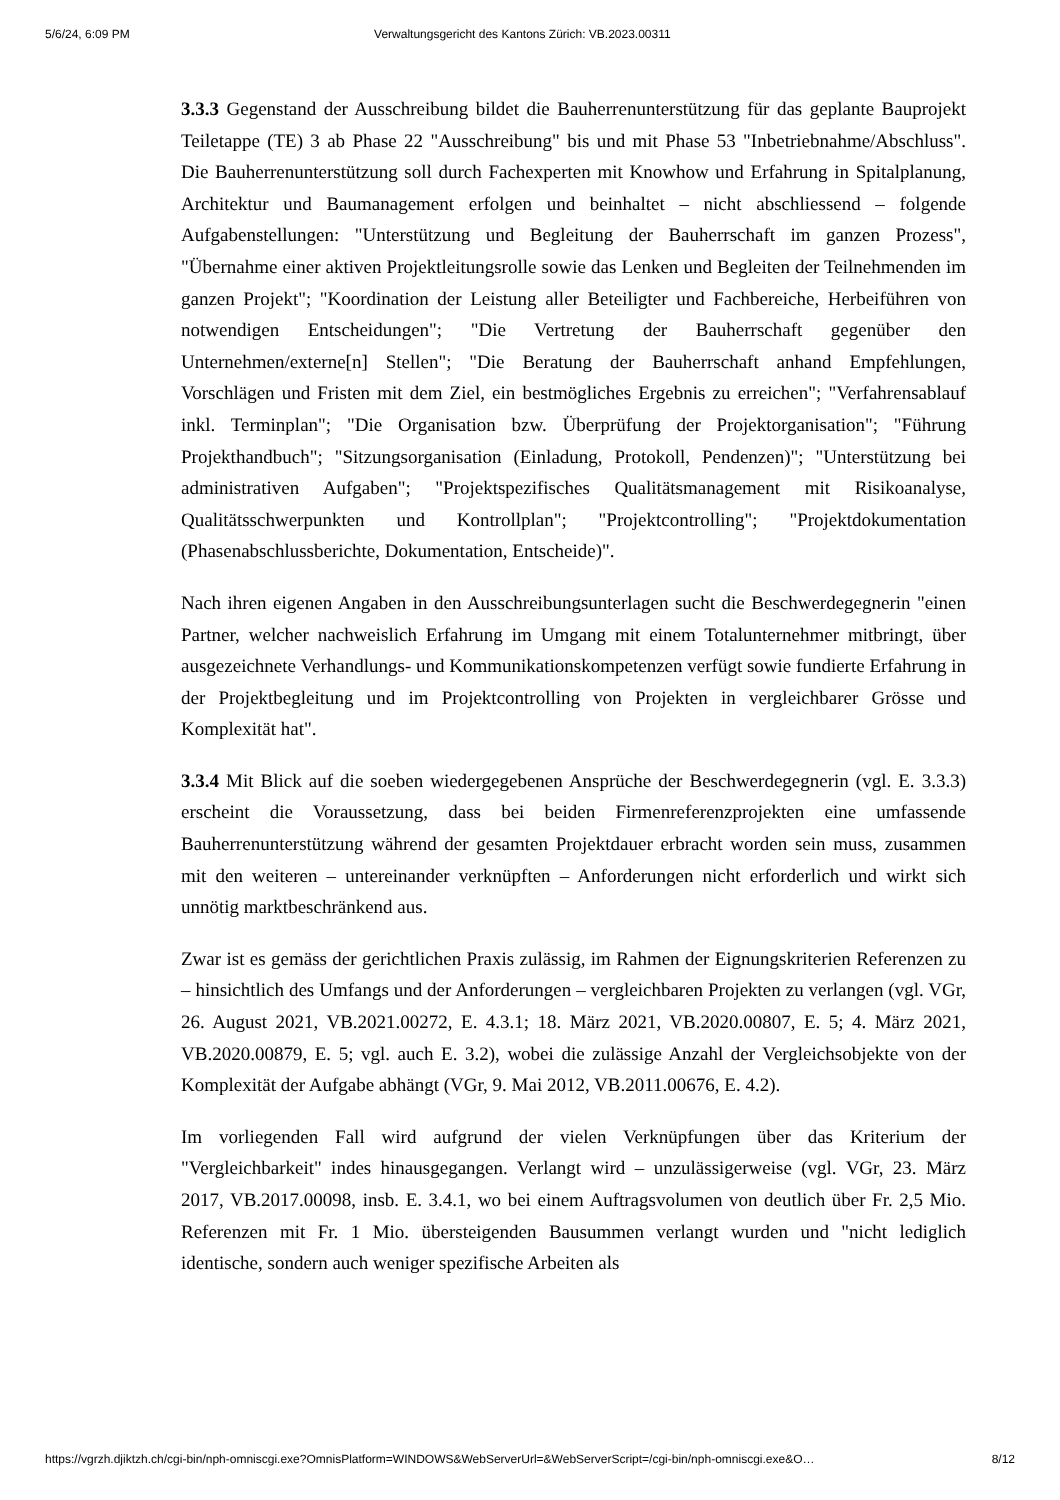5/6/24, 6:09 PM Verwaltungsgericht des Kantons Zürich: VB.2023.00311
3.3.3 Gegenstand der Ausschreibung bildet die Bauherrenunterstützung für das geplante Bauprojekt Teiletappe (TE) 3 ab Phase 22 "Ausschreibung" bis und mit Phase 53 "Inbetriebnahme/Abschluss". Die Bauherrenunterstützung soll durch Fachexperten mit Knowhow und Erfahrung in Spitalplanung, Architektur und Baumanagement erfolgen und beinhaltet – nicht abschliessend – folgende Aufgabenstellungen: "Unterstützung und Begleitung der Bauherrschaft im ganzen Prozess", "Übernahme einer aktiven Projektleitungsrolle sowie das Lenken und Begleiten der Teilnehmenden im ganzen Projekt"; "Koordination der Leistung aller Beteiligter und Fachbereiche, Herbeiführen von notwendigen Entscheidungen"; "Die Vertretung der Bauherrschaft gegenüber den Unternehmen/externe[n] Stellen"; "Die Beratung der Bauherrschaft anhand Empfehlungen, Vorschlägen und Fristen mit dem Ziel, ein bestmögliches Ergebnis zu erreichen"; "Verfahrensablauf inkl. Terminplan"; "Die Organisation bzw. Überprüfung der Projektorganisation"; "Führung Projekthandbuch"; "Sitzungsorganisation (Einladung, Protokoll, Pendenzen)"; "Unterstützung bei administrativen Aufgaben"; "Projektspezifisches Qualitätsmanagement mit Risikoanalyse, Qualitätsschwerpunkten und Kontrollplan"; "Projektcontrolling"; "Projektdokumentation (Phasenabschlussberichte, Dokumentation, Entscheide)".
Nach ihren eigenen Angaben in den Ausschreibungsunterlagen sucht die Beschwerdegegnerin "einen Partner, welcher nachweislich Erfahrung im Umgang mit einem Totalunternehmer mitbringt, über ausgezeichnete Verhandlungs- und Kommunikationskompetenzen verfügt sowie fundierte Erfahrung in der Projektbegleitung und im Projektcontrolling von Projekten in vergleichbarer Grösse und Komplexität hat".
3.3.4 Mit Blick auf die soeben wiedergegebenen Ansprüche der Beschwerdegegnerin (vgl. E. 3.3.3) erscheint die Voraussetzung, dass bei beiden Firmenreferenzprojekten eine umfassende Bauherrenunterstützung während der gesamten Projektdauer erbracht worden sein muss, zusammen mit den weiteren – untereinander verknüpften – Anforderungen nicht erforderlich und wirkt sich unnötig marktbeschränkend aus.
Zwar ist es gemäss der gerichtlichen Praxis zulässig, im Rahmen der Eignungskriterien Referenzen zu – hinsichtlich des Umfangs und der Anforderungen – vergleichbaren Projekten zu verlangen (vgl. VGr, 26. August 2021, VB.2021.00272, E. 4.3.1; 18. März 2021, VB.2020.00807, E. 5; 4. März 2021, VB.2020.00879, E. 5; vgl. auch E. 3.2), wobei die zulässige Anzahl der Vergleichsobjekte von der Komplexität der Aufgabe abhängt (VGr, 9. Mai 2012, VB.2011.00676, E. 4.2).
Im vorliegenden Fall wird aufgrund der vielen Verknüpfungen über das Kriterium der "Vergleichbarkeit" indes hinausgegangen. Verlangt wird – unzulässigerweise (vgl. VGr, 23. März 2017, VB.2017.00098, insb. E. 3.4.1, wo bei einem Auftragsvolumen von deutlich über Fr. 2,5 Mio. Referenzen mit Fr. 1 Mio. übersteigenden Bausummen verlangt wurden und "nicht lediglich identische, sondern auch weniger spezifische Arbeiten als
https://vgrzh.djiktzh.ch/cgi-bin/nph-omniscgi.exe?OmnisPlatform=WINDOWS&WebServerUrl=&WebServerScript=/cgi-bin/nph-omniscgi.exe&O… 8/12